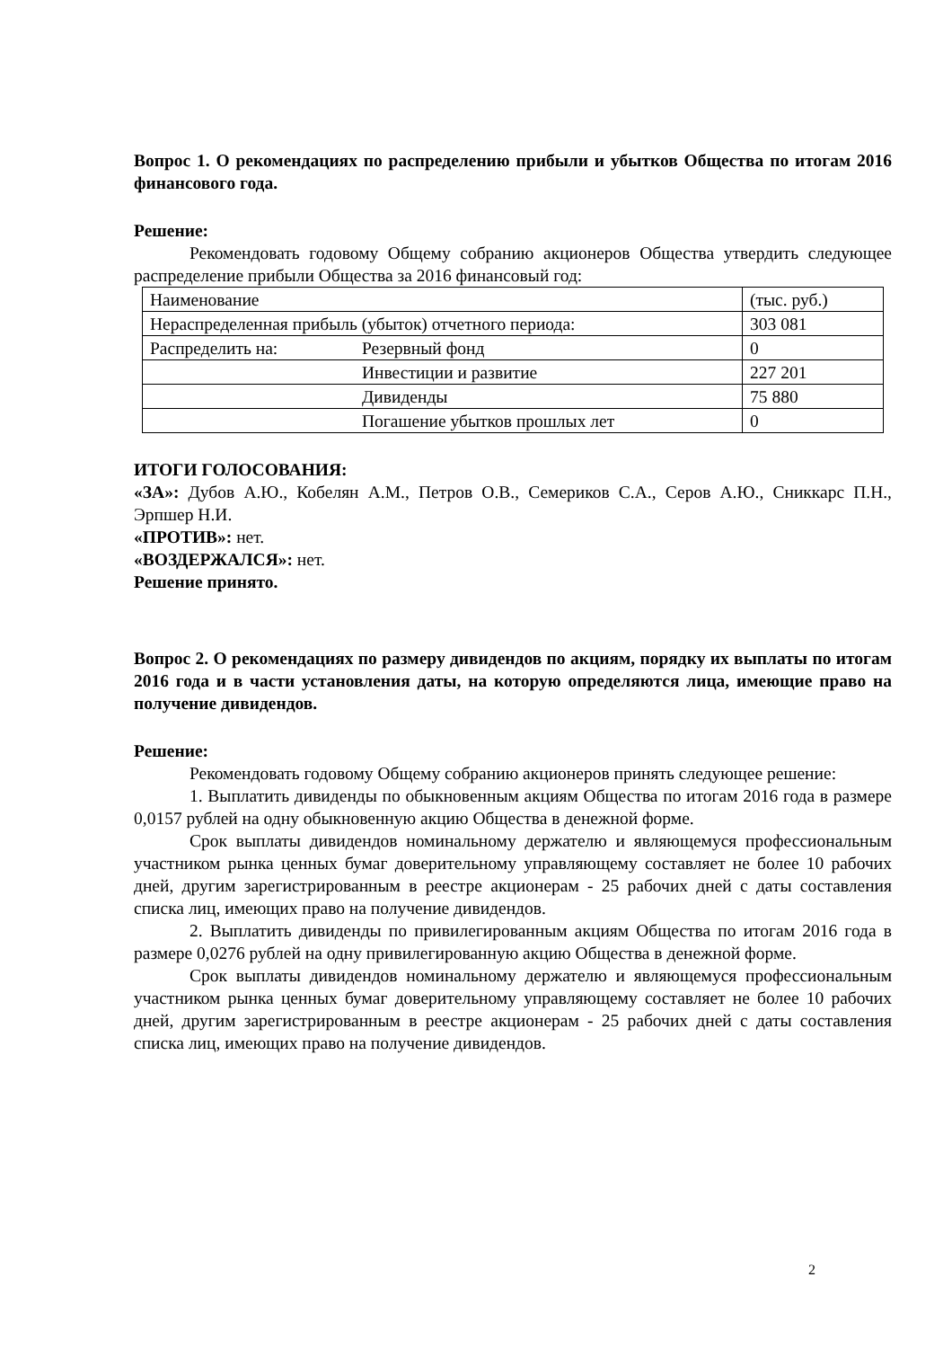Вопрос 1. О рекомендациях по распределению прибыли и убытков Общества по итогам 2016 финансового года.
Решение:
Рекомендовать годовому Общему собранию акционеров Общества утвердить следующее распределение прибыли Общества за 2016 финансовый год:
| Наименование | | (тыс. руб.) |
| Нераспределенная прибыль (убыток) отчетного периода: | | 303 081 |
| Распределить на: | Резервный фонд | 0 |
| | Инвестиции и развитие | 227 201 |
| | Дивиденды | 75 880 |
| | Погашение убытков прошлых лет | 0 |
ИТОГИ ГОЛОСОВАНИЯ:
«ЗА»: Дубов А.Ю., Кобелян А.М., Петров О.В., Семериков С.А., Серов А.Ю., Сниккарс П.Н., Эрпшер Н.И.
«ПРОТИВ»: нет.
«ВОЗДЕРЖАЛСЯ»: нет.
Решение принято.
Вопрос 2. О рекомендациях по размеру дивидендов по акциям, порядку их выплаты по итогам 2016 года и в части установления даты, на которую определяются лица, имеющие право на получение дивидендов.
Решение:
Рекомендовать годовому Общему собранию акционеров принять следующее решение:
1. Выплатить дивиденды по обыкновенным акциям Общества по итогам 2016 года в размере 0,0157 рублей на одну обыкновенную акцию Общества в денежной форме.
Срок выплаты дивидендов номинальному держателю и являющемуся профессиональным участником рынка ценных бумаг доверительному управляющему составляет не более 10 рабочих дней, другим зарегистрированным в реестре акционерам - 25 рабочих дней с даты составления списка лиц, имеющих право на получение дивидендов.
2. Выплатить дивиденды по привилегированным акциям Общества по итогам 2016 года в размере 0,0276 рублей на одну привилегированную акцию Общества в денежной форме.
Срок выплаты дивидендов номинальному держателю и являющемуся профессиональным участником рынка ценных бумаг доверительному управляющему составляет не более 10 рабочих дней, другим зарегистрированным в реестре акционерам - 25 рабочих дней с даты составления списка лиц, имеющих право на получение дивидендов.
2